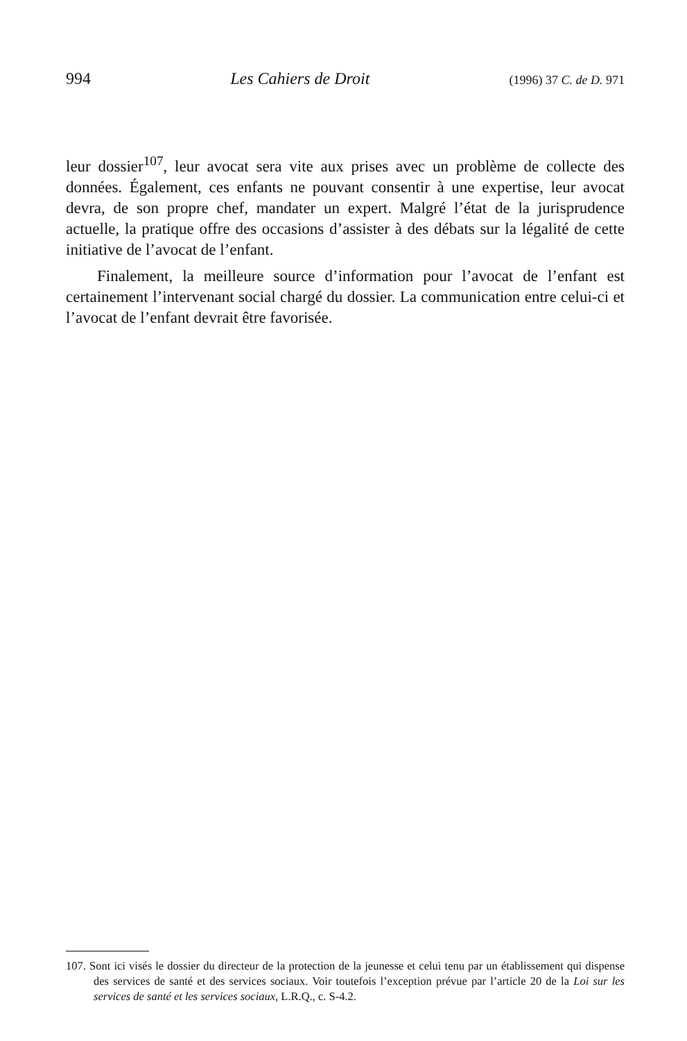994 Les Cahiers de Droit (1996) 37 C. de D. 971
leur dossier<sup>107</sup>, leur avocat sera vite aux prises avec un problème de collecte des données. Également, ces enfants ne pouvant consentir à une expertise, leur avocat devra, de son propre chef, mandater un expert. Malgré l’état de la jurisprudence actuelle, la pratique offre des occasions d’assister à des débats sur la légalité de cette initiative de l’avocat de l’enfant.
Finalement, la meilleure source d’information pour l’avocat de l’enfant est certainement l’intervenant social chargé du dossier. La communication entre celui-ci et l’avocat de l’enfant devrait être favorisée.
107. Sont ici visés le dossier du directeur de la protection de la jeunesse et celui tenu par un établissement qui dispense des services de santé et des services sociaux. Voir toutefois l’exception prévue par l’article 20 de la Loi sur les services de santé et les services sociaux, L.R.Q., c. S-4.2.